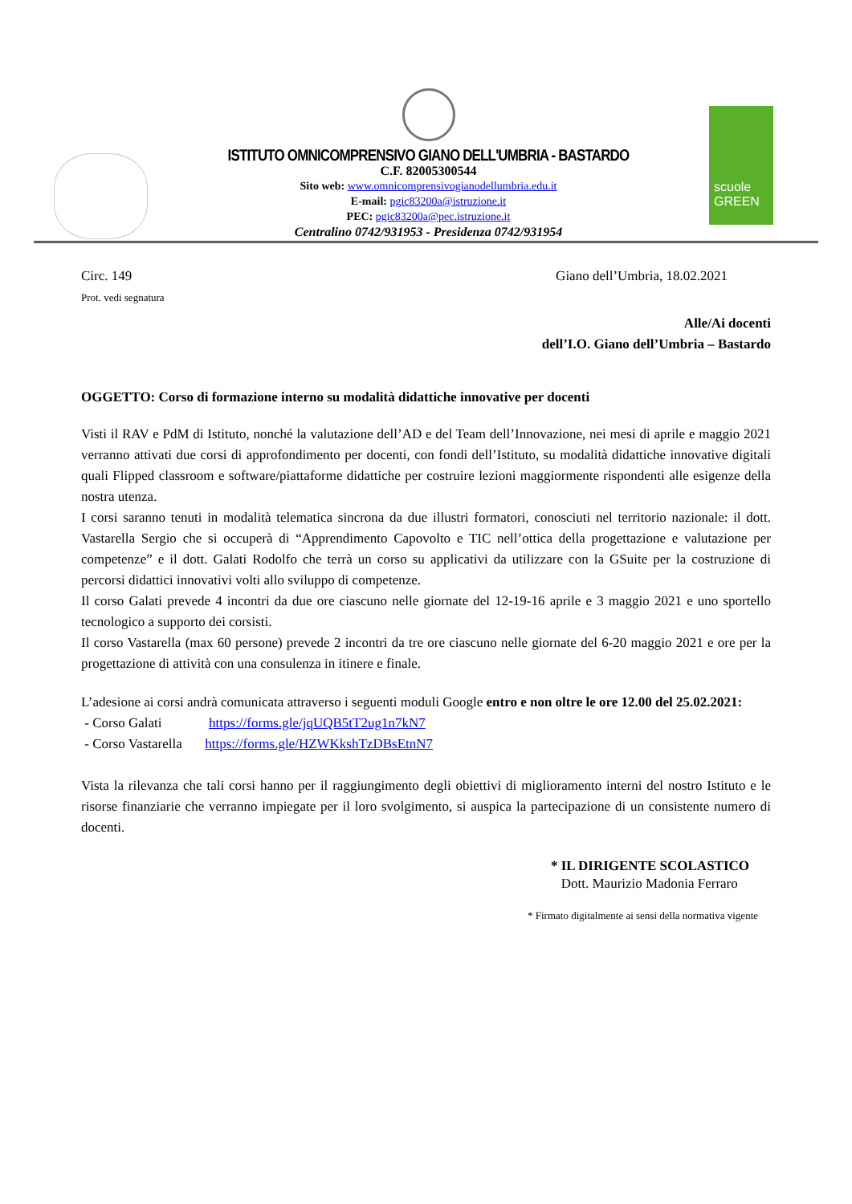ISTITUTO OMNICOMPRENSIVO GIANO DELL'UMBRIA - BASTARDO
C.F. 82005300544
Sito web: www.omnicomprensivogianodellumbria.edu.it
E-mail: pgic83200a@istruzione.it
PEC: pgic83200a@pec.istruzione.it
Centralino 0742/931953 - Presidenza 0742/931954
scuole
GREEN
Circ. 149
Prot. vedi segnatura
Giano dell’Umbria, 18.02.2021
Alle/Ai docenti
dell’I.O. Giano dell’Umbria – Bastardo
OGGETTO: Corso di formazione interno su modalità didattiche innovative per docenti
Visti il RAV e PdM di Istituto, nonché la valutazione dell’AD e del Team dell’Innovazione, nei mesi di aprile e maggio 2021 verranno attivati due corsi di approfondimento per docenti, con fondi dell’Istituto, su modalità didattiche innovative digitali quali Flipped classroom e software/piattaforme didattiche per costruire lezioni maggiormente rispondenti alle esigenze della nostra utenza.
I corsi saranno tenuti in modalità telematica sincrona da due illustri formatori, conosciuti nel territorio nazionale: il dott. Vastarella Sergio che si occuperà di “Apprendimento Capovolto e TIC nell’ottica della progettazione e valutazione per competenze” e il dott. Galati Rodolfo che terrà un corso su applicativi da utilizzare con la GSuite per la costruzione di percorsi didattici innovativi volti allo sviluppo di competenze.
Il corso Galati prevede 4 incontri da due ore ciascuno nelle giornate del 12-19-16 aprile e 3 maggio 2021 e uno sportello tecnologico a supporto dei corsisti.
Il corso Vastarella (max 60 persone) prevede 2 incontri da tre ore ciascuno nelle giornate del 6-20 maggio 2021 e ore per la progettazione di attività con una consulenza in itinere e finale.
L’adesione ai corsi andrà comunicata attraverso i seguenti moduli Google entro e non oltre le ore 12.00 del 25.02.2021:
- Corso Galati https://forms.gle/jqUQB5tT2ug1n7kN7
- Corso Vastarella https://forms.gle/HZWKkshTzDBsEtnN7
Vista la rilevanza che tali corsi hanno per il raggiungimento degli obiettivi di miglioramento interni del nostro Istituto e le risorse finanziarie che verranno impiegate per il loro svolgimento, si auspica la partecipazione di un consistente numero di docenti.
* IL DIRIGENTE SCOLASTICO
Dott. Maurizio Madonia Ferraro
* Firmato digitalmente ai sensi della normativa vigente